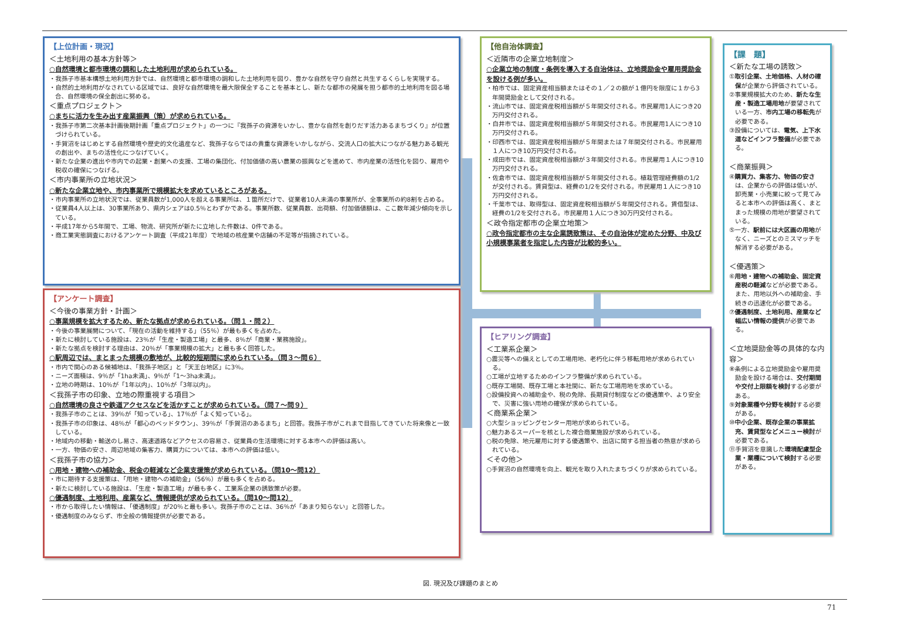【上位計画・現況】
＜土地利用の基本方針等＞
○自然環境と都市環境の調和した土地利用が求められている。
・我孫子市基本構想土地利用方針では、自然環境と都市環境の調和した土地利用を図り、豊かな自然を守り自然と共生するくらしを実現する。
・自然的土地利用がなされている区域では、良好な自然環境を最大限保全することを基本とし、新たな都市の発展を担う都市的土地利用を図る場合、自然環境の保全創出に努める。
＜重点プロジェクト＞
○まちに活力を生み出す産業振興（策）が求められている。
・我孫子市第二次基本計画後期計画「重点プロジェクト」の一つに『我孫子の資源をいかし、豊かな自然を創りだす活力あるまちづくり』が位置づけられている。
・手賀沼をはじめとする自然環境や歴史的文化遺産など、我孫子ならではの貴重な資源をいかしながら、交流人口の拡大につながる魅力ある観光の創出や、まちの活性化につなげていく。
・新たな企業の進出や市内での起業・創業への支援、工場の集団化、付加価値の高い農業の振興などを進めて、市内産業の活性化を図り、雇用や税収の確保につなげる。
＜市内事業所の立地状況＞
○新たな企業立地や、市内事業所で規模拡大を求めているところがある。
・市内事業所の立地状況では、従業員数が1,000人を超える事業所は、１箇所だけで、従業者10人未満の事業所が、全事業所の約8割を占める。
・従業員4人以上は、30事業所あり、県内シェアは0.5％とわずかである。事業所数、従業員数、出荷額、付加価値額は、ここ数年減少傾向を示している。
・平成17年から5年間で、工場、物流、研究所が新たに立地した件数は、0件である。
・商工業実態調査におけるアンケート調査（平成21年度）で地域の核産業や店舗の不足等が指摘されている。
【アンケート調査】
＜今後の事業方針・計画＞
○事業規模を拡大するため、新たな拠点が求められている。（問１・問２）
・今後の事業展開について、「現在の活動を維持する」（55％）が最も多くを占めた。
・新たに検討している施設は、23％が「生産・製造工場」と最多、8％が「商業・業務施設」。
・新たな拠点を検討する理由は、20％が「事業規模の拡大」と最も多く回答した。
○駅周辺では、まとまった規模の敷地が、比較的短期間に求められている。（問３〜問６）
・市内で関心のある候補地は、「我孫子地区」と「天王台地区」に3％。
・ニーズ面積は、9％が「1ha未満」、9％が「1〜3ha未満」。
・立地の時期は、10％が「1年以内」、10％が「3年以内」。
＜我孫子市の印象、立地の際重視する項目＞
○自然環境の良さや鉄道アクセスなどを活かすことが求められている。（問７〜問９）
・我孫子市のことは、39％が「知っている」、17％が「よく知っている」。
・我孫子市の印象は、48％が「都心のベッドタウン」、39％が「手賀沼のあるまち」と回答。我孫子市がこれまで目指してきていた将来像と一致している。
・地域内の移動・輸送のし易さ、高速道路などアクセスの容易さ、従業員の生活環境に対する本市への評価は高い。
・一方、物価の安さ、周辺地域の集客力、購買力については、本市への評価は低い。
＜我孫子市の協力＞
○用地・建物への補助金、税金の軽減など企業支援策が求められている。（問10〜問12）
・市に期待する支援策は、「用地・建物への補助金」（56％）が最も多くを占める。
・新たに検討している施設は、「生産・製造工場」が最も多く、工業系企業の誘致策が必要。
○優遇制度、土地利用、産業など、情報提供が求められている。（問10〜問12）
・市から取得したい情報は、「優遇制度」が20％と最も多い。我孫子市のことは、36％が「あまり知らない」と回答した。
・優遇制度のみならず、市全般の情報提供が必要である。
【他自治体調査】
＜近隣市の企業立地制度＞
○企業立地の制度・条例を導入する自治体は、立地奨励金や雇用奨励金を設ける例が多い。
・柏市では、固定資産相当額またはその１／２の額が１億円を限度に１から3年間奨励金として交付される。
・流山市では、固定資産税相当額が５年間交付される。市民雇用1人につき20万円交付される。
・白井市では、固定資産税相当額が５年間交付される。市民雇用1人につき10万円交付される。
・印西市では、固定資産税相当額が５年間または７年間交付される。市民雇用１人につき10万円交付される。
・成田市では、固定資産税相当額が３年間交付される。市民雇用１人につき10万円交付される。
・佐倉市では、固定資産税相当額が５年間交付される。植栽管理経費額の1/2が交付される。賃貸型は、経費の1/2を交付される。市民雇用１人につき10万円交付される。
・千葉市では、取得型は、固定資産税相当額が５年間交付される。賃借型は、経費の1/2を交付される。市民雇用１人につき30万円交付される。
＜政令指定都市の企業立地策＞
○政令指定都市の主な企業誘致策は、その自治体が定めた分野、中及び小規模事業者を指定した内容が比較的多い。
【ヒアリング調査】
＜工業系企業＞
○震災等への備えとしての工場用地、老朽化に伴う移転用地が求められている。
○工場が立地するためのインフラ整備が求められている。
○既存工場間、既存工場と本社間に、新たな工場用地を求めている。
○設備投資への補助金や、税の免除、長期貸付制度などの優遇策や、より安全で、災害に強い用地の確保が求められている。
＜商業系企業＞
○大型ショッピングセンター用地が求められている。
○魅力あるスーパーを核とした複合商業施設が求められている。
○税の免除、地元雇用に対する優遇策や、出店に関する担当者の熱意が求められている。
＜その他＞
○手賀沼の自然環境を向上、観光を取り入れたまちづくりが求められている。
【課　題】
＜新たな工場の誘致＞
①取引企業、土地価格、人材の確保が企業から評価されている。
②事業規模拡大のため、新たな生産・製造工場用地が要望されている一方、市内工場の移転先が必要である。
③設備については、電気、上下水道などインフラ整備が必要である。
＜商業振興＞
④購買力、集客力、物価の安さは、企業からの評価は低いが、卸売業・小売業に絞って見てみると本市への評価は高く、まとまった規模の用地が要望されている。
⑤一方、駅前には大区画の用地がなく、ニーズとのミスマッチを解消する必要がある。
＜優遇策＞
⑥用地・建物への補助金、固定資産税の軽減などが必要である。また、用地以外への補助金、手続きの迅速化が必要である。
⑦優遇制度、土地利用、産業など幅広い情報の提供が必要である。
＜立地奨励金等の具体的な内容＞
⑧条例による立地奨励金や雇用奨励金を設ける場合は、交付期間や交付上限額を検討する必要がある。
⑨対象業種や分野を検討する必要がある。
⑩中小企業、既存企業の事業拡充、賃貸型などメニュー検討が必要である。
⑪手賀沼を意識した環境配慮型企業・業種について検討する必要がある。
図. 現況及び課題のまとめ
71